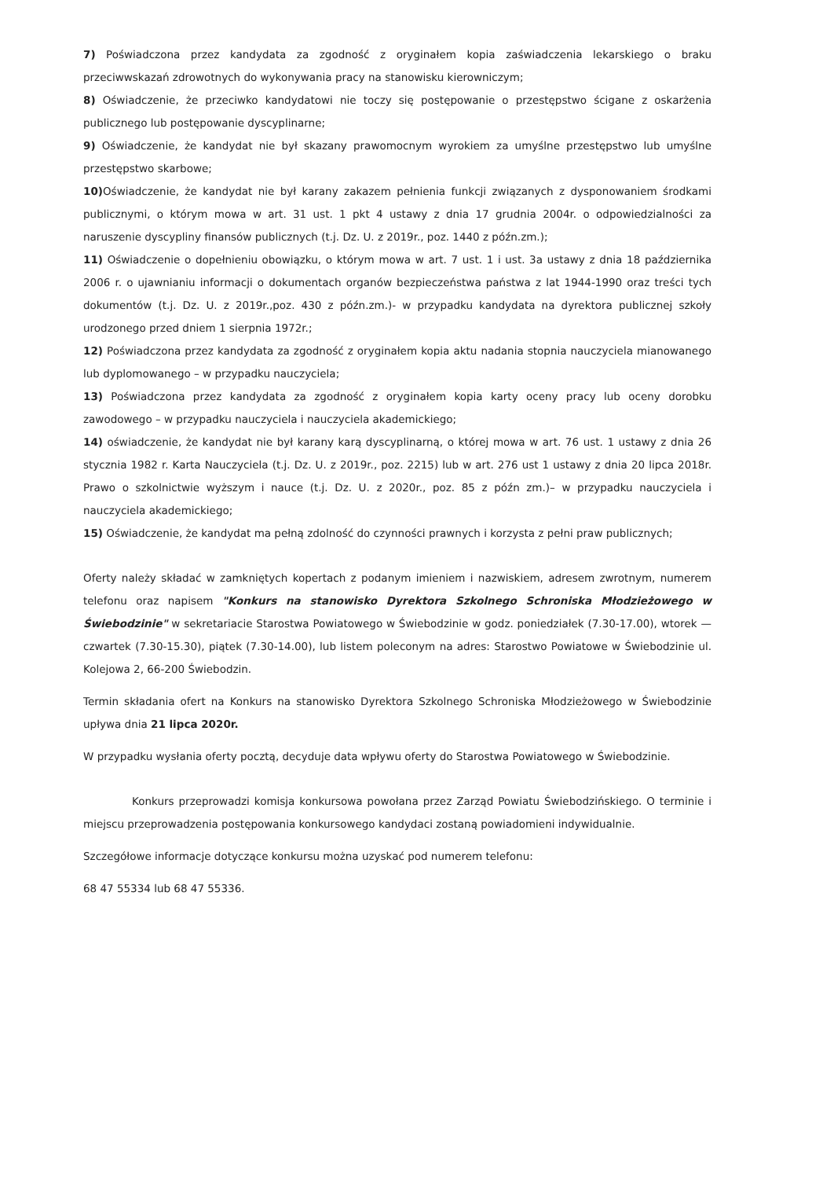7) Poświadczona przez kandydata za zgodność z oryginałem kopia zaświadczenia lekarskiego o braku przeciwwskazań zdrowotnych do wykonywania pracy na stanowisku kierowniczym;
8) Oświadczenie, że przeciwko kandydatowi nie toczy się postępowanie o przestępstwo ścigane z oskarżenia publicznego lub postępowanie dyscyplinarne;
9) Oświadczenie, że kandydat nie był skazany prawomocnym wyrokiem za umyślne przestępstwo lub umyślne przestępstwo skarbowe;
10) Oświadczenie, że kandydat nie był karany zakazem pełnienia funkcji związanych z dysponowaniem środkami publicznymi, o którym mowa w art. 31 ust. 1 pkt 4 ustawy z dnia 17 grudnia 2004r. o odpowiedzialności za naruszenie dyscypliny finansów publicznych (t.j. Dz. U. z 2019r., poz. 1440 z późn.zm.);
11) Oświadczenie o dopełnieniu obowiązku, o którym mowa w art. 7 ust. 1 i ust. 3a ustawy z dnia 18 października 2006 r. o ujawnianiu informacji o dokumentach organów bezpieczeństwa państwa z lat 1944-1990 oraz treści tych dokumentów (t.j. Dz. U. z 2019r.,poz. 430 z późn.zm.)- w przypadku kandydata na dyrektora publicznej szkoły urodzonego przed dniem 1 sierpnia 1972r.;
12) Poświadczona przez kandydata za zgodność z oryginałem kopia aktu nadania stopnia nauczyciela mianowanego lub dyplomowanego – w przypadku nauczyciela;
13) Poświadczona przez kandydata za zgodność z oryginałem kopia karty oceny pracy lub oceny dorobku zawodowego – w przypadku nauczyciela i nauczyciela akademickiego;
14) oświadczenie, że kandydat nie był karany karą dyscyplinarną, o której mowa w art. 76 ust. 1 ustawy z dnia 26 stycznia 1982 r. Karta Nauczyciela (t.j. Dz. U. z 2019r., poz. 2215) lub w art. 276 ust 1 ustawy z dnia 20 lipca 2018r. Prawo o szkolnictwie wyższym i nauce (t.j. Dz. U. z 2020r., poz. 85 z późn zm.)– w przypadku nauczyciela i nauczyciela akademickiego;
15) Oświadczenie, że kandydat ma pełną zdolność do czynności prawnych i korzysta z pełni praw publicznych;
Oferty należy składać w zamkniętych kopertach z podanym imieniem i nazwiskiem, adresem zwrotnym, numerem telefonu oraz napisem "Konkurs na stanowisko Dyrektora Szkolnego Schroniska Młodzieżowego w Świebodzinie" w sekretariacie Starostwa Powiatowego w Świebodzinie w godz. poniedziałek (7.30-17.00), wtorek — czwartek (7.30-15.30), piątek (7.30-14.00), lub listem poleconym na adres: Starostwo Powiatowe w Świebodzinie ul. Kolejowa 2, 66-200 Świebodzin.
Termin składania ofert na Konkurs na stanowisko Dyrektora Szkolnego Schroniska Młodzieżowego w Świebodzinie upływa dnia 21 lipca 2020r.
W przypadku wysłania oferty pocztą, decyduje data wpływu oferty do Starostwa Powiatowego w Świebodzinie.
Konkurs przeprowadzi komisja konkursowa powołana przez Zarząd Powiatu Świebodzińskiego. O terminie i miejscu przeprowadzenia postępowania konkursowego kandydaci zostaną powiadomieni indywidualnie.
Szczegółowe informacje dotyczące konkursu można uzyskać pod numerem telefonu:
68 47 55334 lub 68 47 55336.